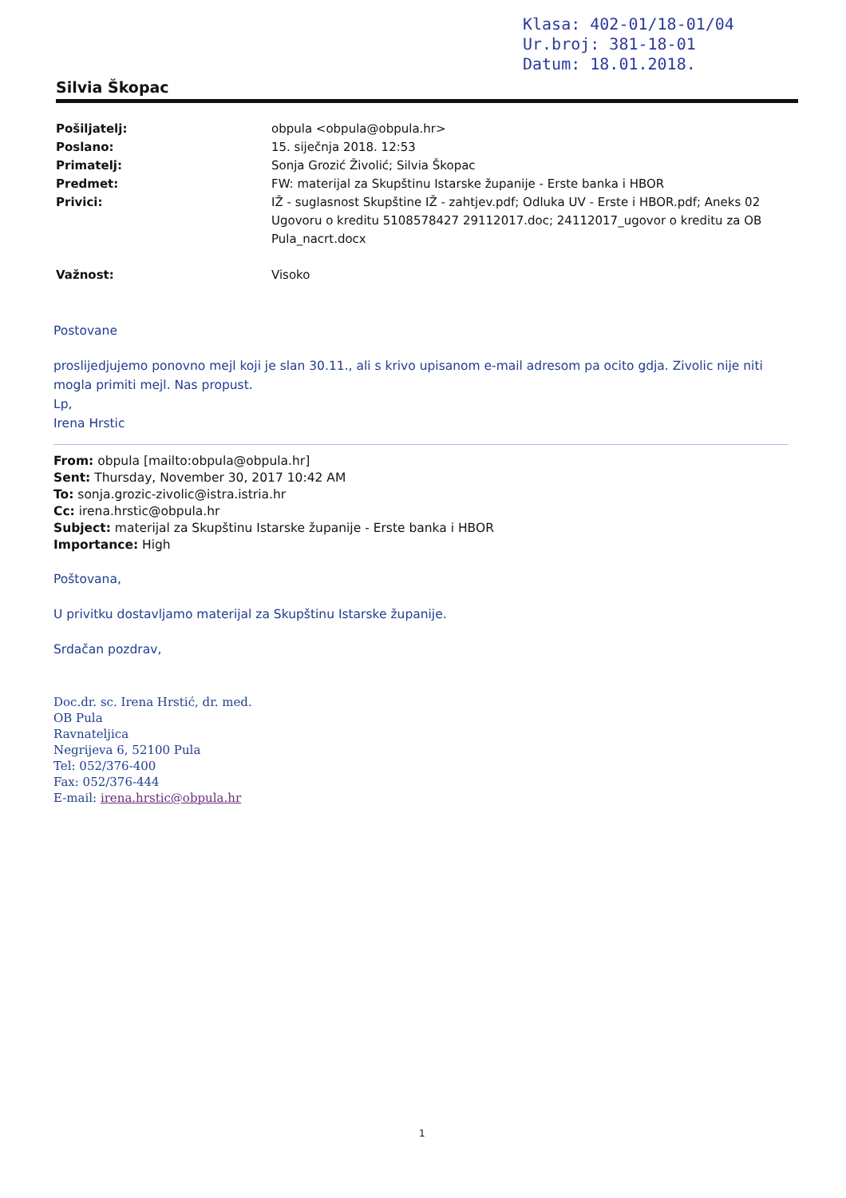Klasa: 402-01/18-01/04
Ur.broj: 381-18-01
Datum: 18.01.2018.
Silvia Škopac
Pošiljatelj: obpula <obpula@obpula.hr>
Poslano: 15. siječnja 2018. 12:53
Primatelj: Sonja Grozić Živolić; Silvia Škopac
Predmet: FW: materijal za Skupštinu Istarske županije - Erste banka i HBOR
Privici: IŽ - suglasnost Skupštine IŽ - zahtjev.pdf; Odluka UV - Erste i HBOR.pdf; Aneks 02 Ugovoru o kreditu 5108578427 29112017.doc; 24112017_ugovor o kreditu za OB Pula_nacrt.docx
Važnost: Visoko
Postovane
proslijedjujemo ponovno mejl koji je slan 30.11., ali s krivo upisanom e-mail adresom pa ocito gdja. Zivolic nije niti mogla primiti mejl. Nas propust.
Lp,
Irena Hrstic
From: obpula [mailto:obpula@obpula.hr]
Sent: Thursday, November 30, 2017 10:42 AM
To: sonja.grozic-zivolic@istra.istria.hr
Cc: irena.hrstic@obpula.hr
Subject: materijal za Skupštinu Istarske županije - Erste banka i HBOR
Importance: High
Poštovana,
U privitku dostavljamo materijal za Skupštinu Istarske županije.
Srdačan pozdrav,
Doc.dr. sc. Irena Hrstić, dr. med.
OB Pula
Ravnateljica
Negrijeva 6, 52100 Pula
Tel: 052/376-400
Fax: 052/376-444
E-mail: irena.hrstic@obpula.hr
1